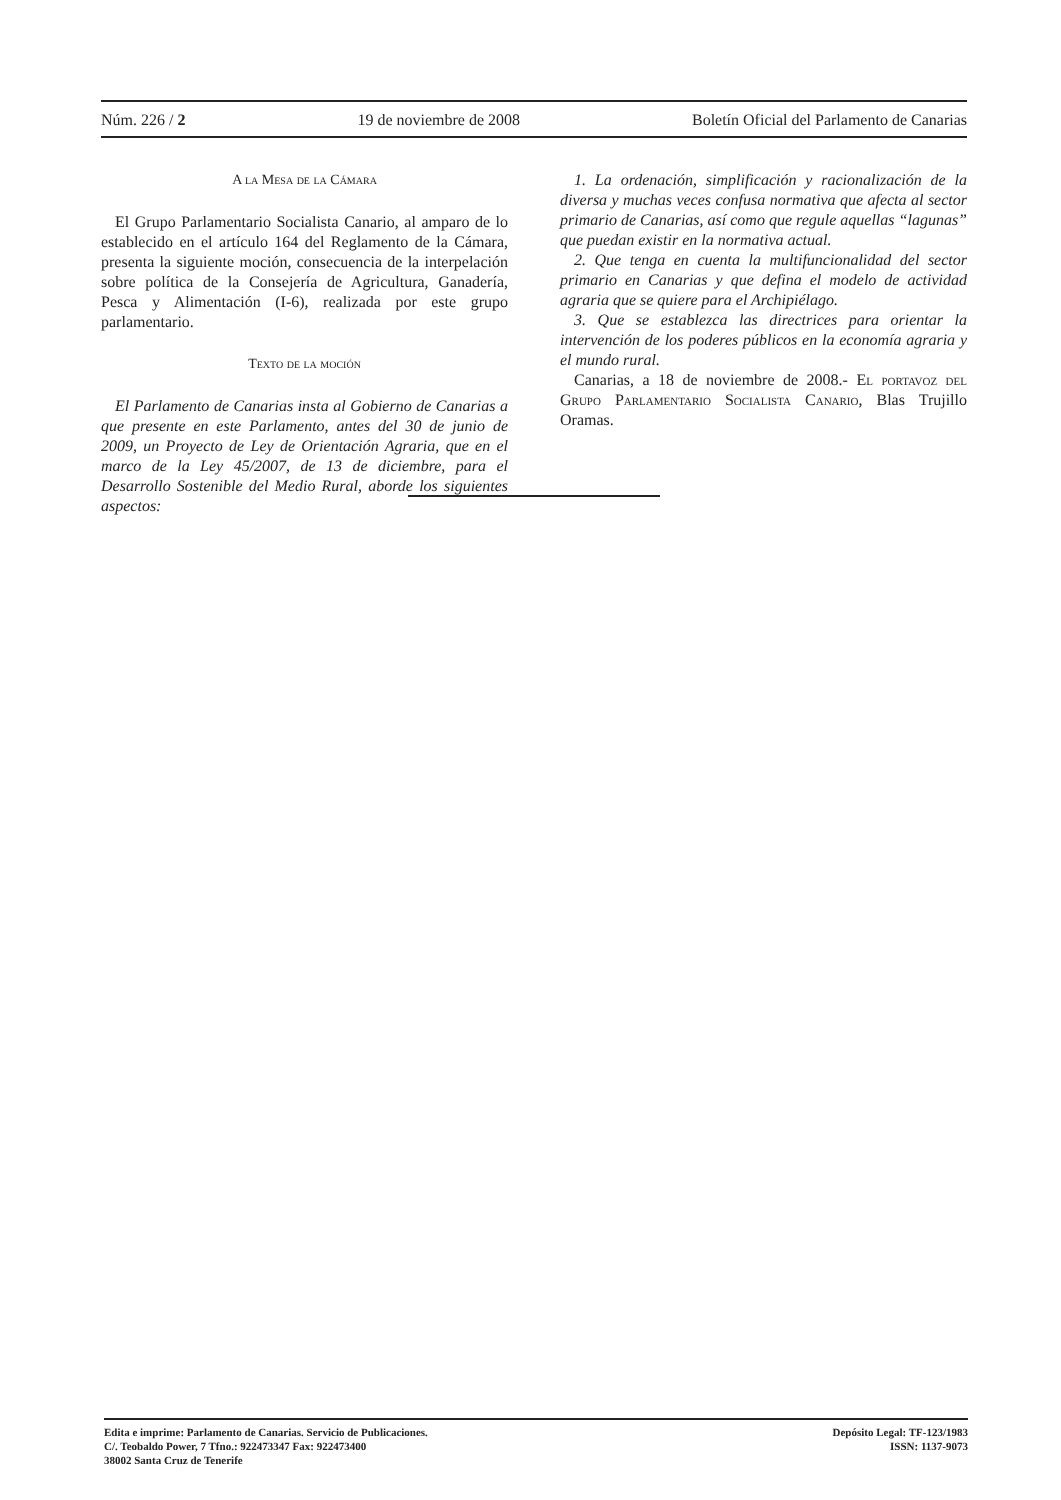Núm. 226 / 2 19 de noviembre de 2008 Boletín Oficial del Parlamento de Canarias
A la Mesa de la Cámara
El Grupo Parlamentario Socialista Canario, al amparo de lo establecido en el artículo 164 del Reglamento de la Cámara, presenta la siguiente moción, consecuencia de la interpelación sobre política de la Consejería de Agricultura, Ganadería, Pesca y Alimentación (I-6), realizada por este grupo parlamentario.
Texto de la moción
El Parlamento de Canarias insta al Gobierno de Canarias a que presente en este Parlamento, antes del 30 de junio de 2009, un Proyecto de Ley de Orientación Agraria, que en el marco de la Ley 45/2007, de 13 de diciembre, para el Desarrollo Sostenible del Medio Rural, aborde los siguientes aspectos:
1. La ordenación, simplificación y racionalización de la diversa y muchas veces confusa normativa que afecta al sector primario de Canarias, así como que regule aquellas “lagunas” que puedan existir en la normativa actual.
2. Que tenga en cuenta la multifuncionalidad del sector primario en Canarias y que defina el modelo de actividad agraria que se quiere para el Archipiélago.
3. Que se establezca las directrices para orientar la intervención de los poderes públicos en la economía agraria y el mundo rural.
Canarias, a 18 de noviembre de 2008.- El portavoz del Grupo Parlamentario Socialista Canario, Blas Trujillo Oramas.
Edita e imprime: Parlamento de Canarias. Servicio de Publicaciones.
C/. Teobaldo Power, 7 Tfno.: 922473347 Fax: 922473400
38002 Santa Cruz de Tenerife
Depósito Legal: TF-123/1983
ISSN: 1137-9073